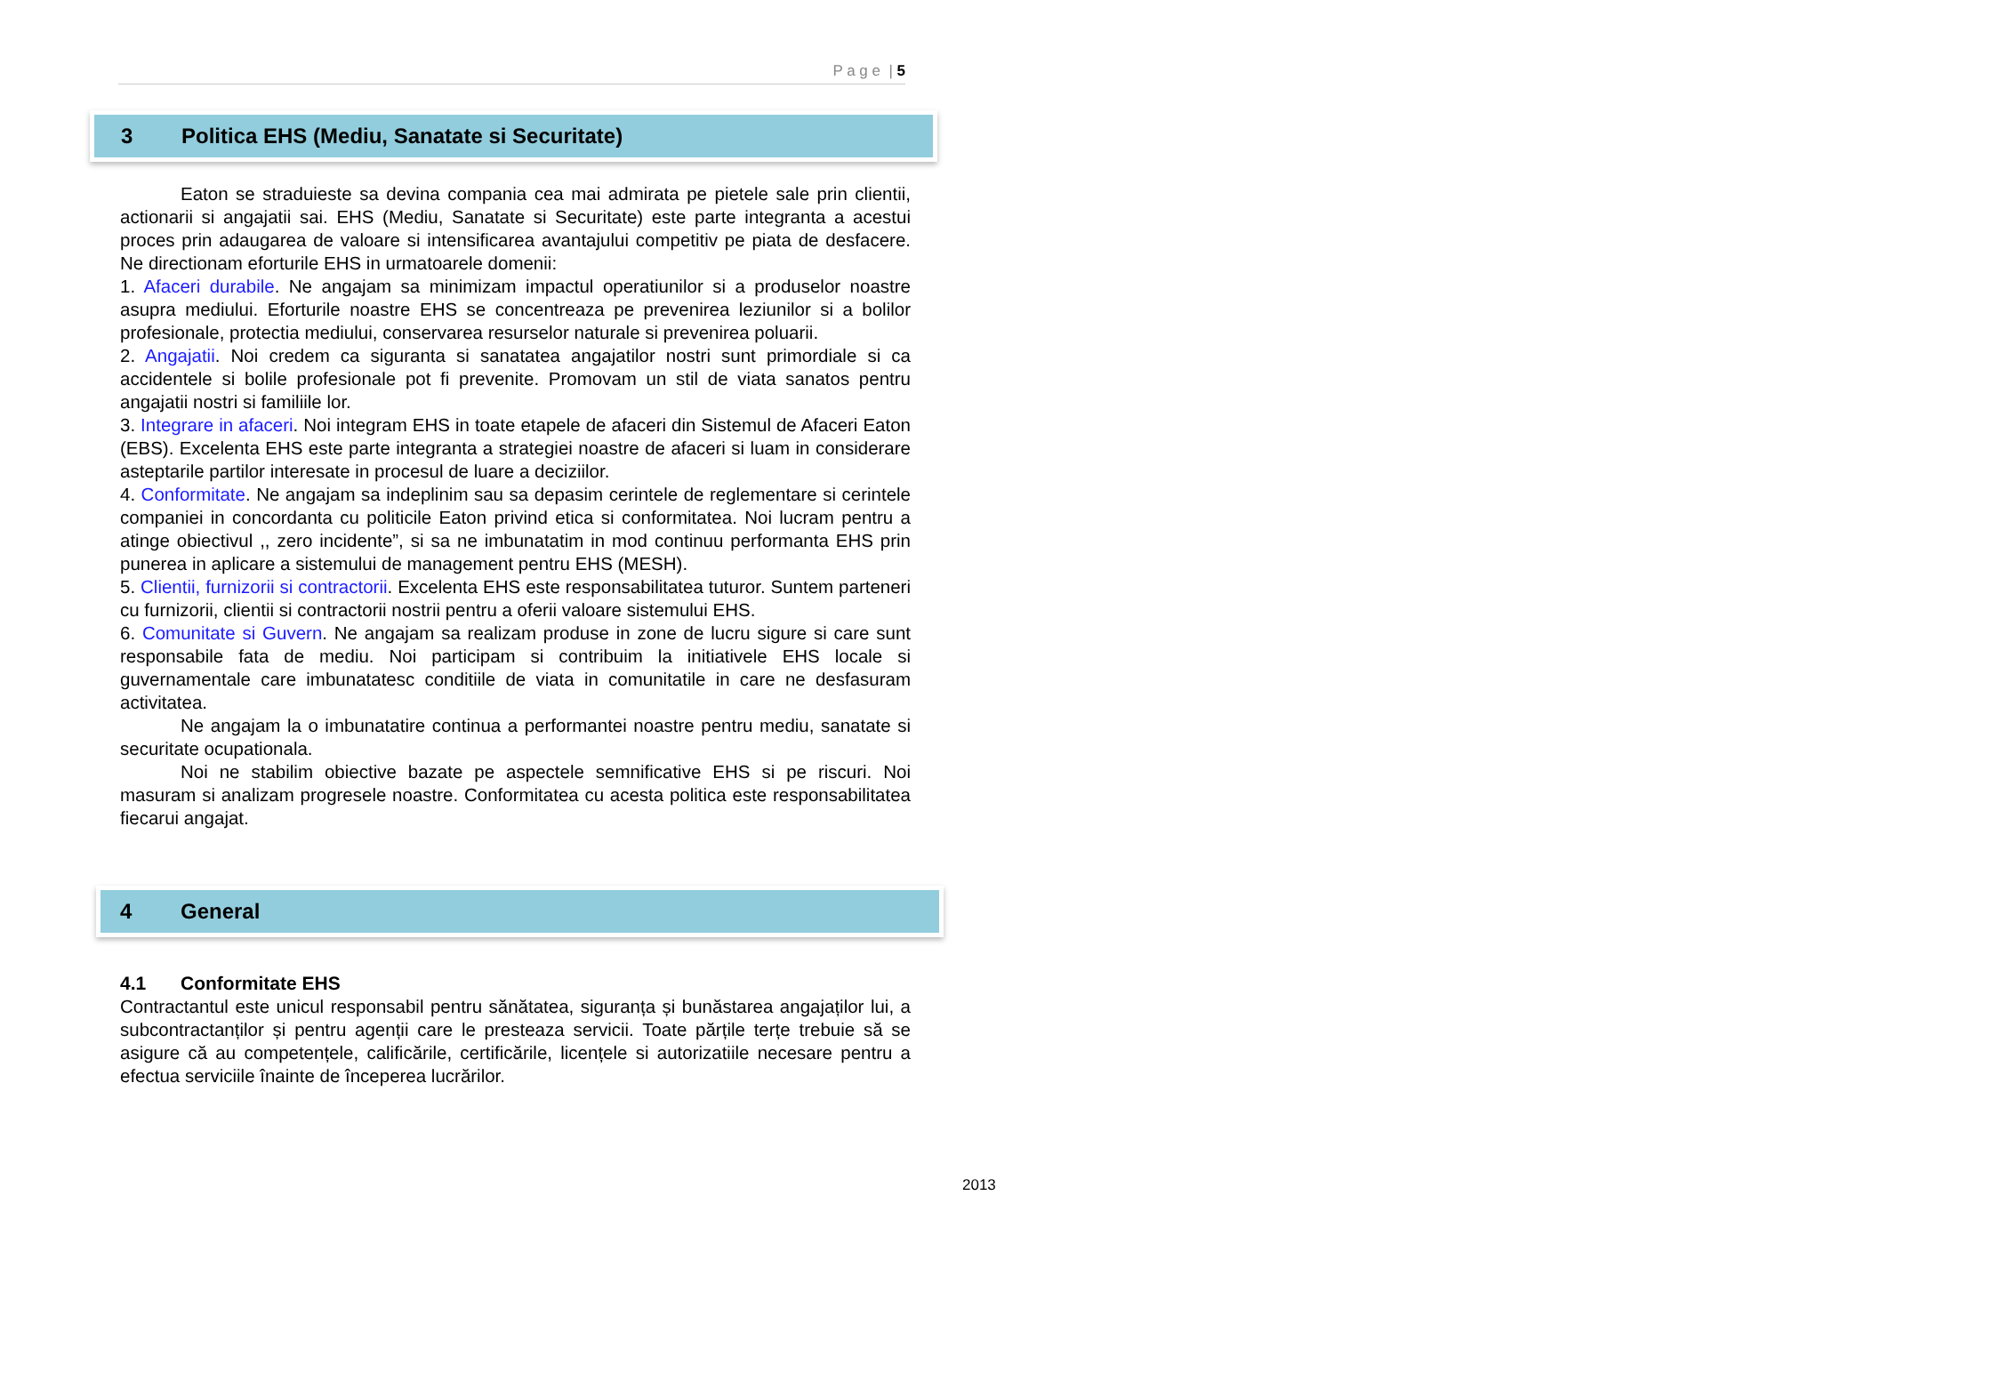P a g e | 5
3 Politica EHS (Mediu, Sanatate si Securitate)
Eaton se straduieste sa devina compania cea mai admirata pe pietele sale prin clientii, actionarii si angajatii sai. EHS (Mediu, Sanatate si Securitate) este parte integranta a acestui proces prin adaugarea de valoare si intensificarea avantajului competitiv pe piata de desfacere. Ne directionam eforturile EHS in urmatoarele domenii:
1. Afaceri durabile. Ne angajam sa minimizam impactul operatiunilor si a produselor noastre asupra mediului. Eforturile noastre EHS se concentreaza pe prevenirea leziunilor si a bolilor profesionale, protectia mediului, conservarea resurselor naturale si prevenirea poluarii.
2. Angajatii. Noi credem ca siguranta si sanatatea angajatilor nostri sunt primordiale si ca accidentele si bolile profesionale pot fi prevenite. Promovam un stil de viata sanatos pentru angajatii nostri si familiile lor.
3. Integrare in afaceri. Noi integram EHS in toate etapele de afaceri din Sistemul de Afaceri Eaton (EBS). Excelenta EHS este parte integranta a strategiei noastre de afaceri si luam in considerare asteptarile partilor interesate in procesul de luare a deciziilor.
4. Conformitate. Ne angajam sa indeplinim sau sa depasim cerintele de reglementare si cerintele companiei in concordanta cu politicile Eaton privind etica si conformitatea. Noi lucram pentru a atinge obiectivul ,, zero incidente”, si sa ne imbunatatim in mod continuu performanta EHS prin punerea in aplicare a sistemului de management pentru EHS (MESH).
5. Clientii, furnizorii si contractorii. Excelenta EHS este responsabilitatea tuturor. Suntem parteneri cu furnizorii, clientii si contractorii nostrii pentru a oferii valoare sistemului EHS.
6. Comunitate si Guvern. Ne angajam sa realizam produse in zone de lucru sigure si care sunt responsabile fata de mediu. Noi participam si contribuim la initiativele EHS locale si guvernamentale care imbunatatesc conditiile de viata in comunitatile in care ne desfasuram activitatea.
Ne angajam la o imbunatatire continua a performantei noastre pentru mediu, sanatate si securitate ocupationala.
Noi ne stabilim obiective bazate pe aspectele semnificative EHS si pe riscuri. Noi masuram si analizam progresele noastre. Conformitatea cu acesta politica este responsabilitatea fiecarui angajat.
4 General
4.1 Conformitate EHS
Contractantul este unicul responsabil pentru sănătatea, siguranța și bunăstarea angajaților lui, a subcontractanților și pentru agenții care le presteaza servicii. Toate părțile terțe trebuie să se asigure că au competențele, calificările, certificările, licențele si autorizatiile necesare pentru a efectua serviciile înainte de începerea lucrărilor.
2013